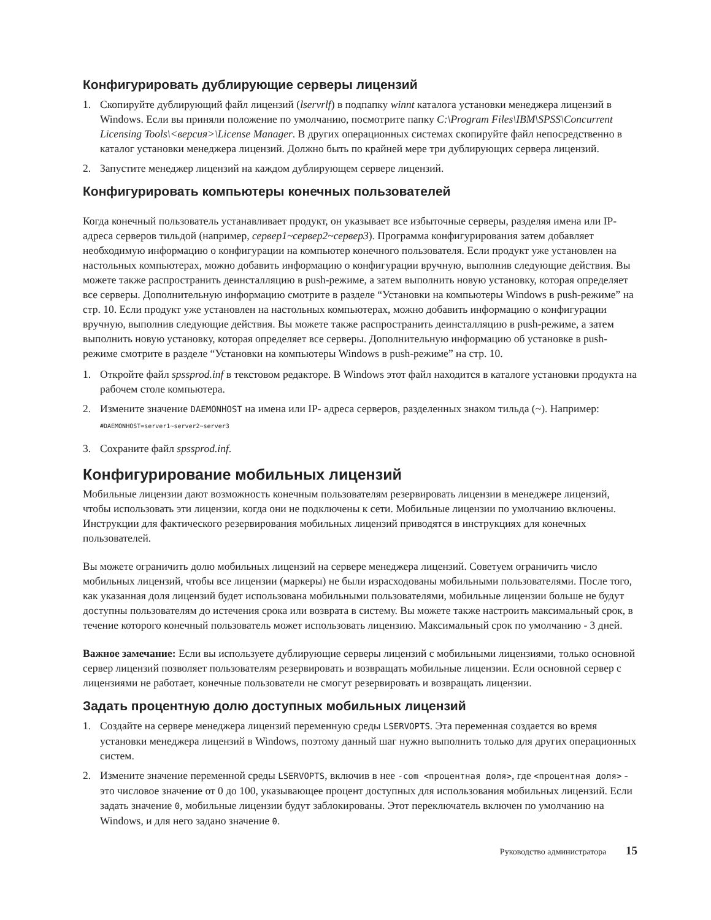Конфигурировать дублирующие серверы лицензий
1. Скопируйте дублирующий файл лицензий (lservrlf) в подпапку winnt каталога установки менеджера лицензий в Windows. Если вы приняли положение по умолчанию, посмотрите папку C:\Program Files\IBM\SPSS\Concurrent Licensing Tools\<версия>\License Manager. В других операционных системах скопируйте файл непосредственно в каталог установки менеджера лицензий. Должно быть по крайней мере три дублирующих сервера лицензий.
2. Запустите менеджер лицензий на каждом дублирующем сервере лицензий.
Конфигурировать компьютеры конечных пользователей
Когда конечный пользователь устанавливает продукт, он указывает все избыточные серверы, разделяя имена или IP-адреса серверов тильдой (например, сервер1~сервер2~сервер3). Программа конфигурирования затем добавляет необходимую информацию о конфигурации на компьютер конечного пользователя. Если продукт уже установлен на настольных компьютерах, можно добавить информацию о конфигурации вручную, выполнив следующие действия. Вы можете также распространить деинсталляцию в push-режиме, а затем выполнить новую установку, которая определяет все серверы. Дополнительную информацию смотрите в разделе “Установки на компьютеры Windows в push-режиме” на стр. 10. Если продукт уже установлен на настольных компьютерах, можно добавить информацию о конфигурации вручную, выполнив следующие действия. Вы можете также распространить деинсталляцию в push-режиме, а затем выполнить новую установку, которая определяет все серверы. Дополнительную информацию об установке в push-режиме смотрите в разделе “Установки на компьютеры Windows в push-режиме” на стр. 10.
1. Откройте файл spssprod.inf в текстовом редакторе. В Windows этот файл находится в каталоге установки продукта на рабочем столе компьютера.
2. Измените значение DAEMONHOST на имена или IP- адреса серверов, разделенных знаком тильда (~). Например:
#DAEMONHOST=server1~server2~server3
3. Сохраните файл spssprod.inf.
Конфигурирование мобильных лицензий
Мобильные лицензии дают возможность конечным пользователям резервировать лицензии в менеджере лицензий, чтобы использовать эти лицензии, когда они не подключены к сети. Мобильные лицензии по умолчанию включены. Инструкции для фактического резервирования мобильных лицензий приводятся в инструкциях для конечных пользователей.
Вы можете ограничить долю мобильных лицензий на сервере менеджера лицензий. Советуем ограничить число мобильных лицензий, чтобы все лицензии (маркеры) не были израсходованы мобильными пользователями. После того, как указанная доля лицензий будет использована мобильными пользователями, мобильные лицензии больше не будут доступны пользователям до истечения срока или возврата в систему. Вы можете также настроить максимальный срок, в течение которого конечный пользователь может использовать лицензию. Максимальный срок по умолчанию - 3 дней.
Важное замечание: Если вы используете дублирующие серверы лицензий с мобильными лицензиями, только основной сервер лицензий позволяет пользователям резервировать и возвращать мобильные лицензии. Если основной сервер с лицензиями не работает, конечные пользователи не смогут резервировать и возвращать лицензии.
Задать процентную долю доступных мобильных лицензий
1. Создайте на сервере менеджера лицензий переменную среды LSERVOPTS. Эта переменная создается во время установки менеджера лицензий в Windows, поэтому данный шаг нужно выполнить только для других операционных систем.
2. Измените значение переменной среды LSERVOPTS, включив в нее -com <процентная доля>, где <процентная доля> - это числовое значение от 0 до 100, указывающее процент доступных для использования мобильных лицензий. Если задать значение 0, мобильные лицензии будут заблокированы. Этот переключатель включен по умолчанию на Windows, и для него задано значение 0.
Руководство администратора 15